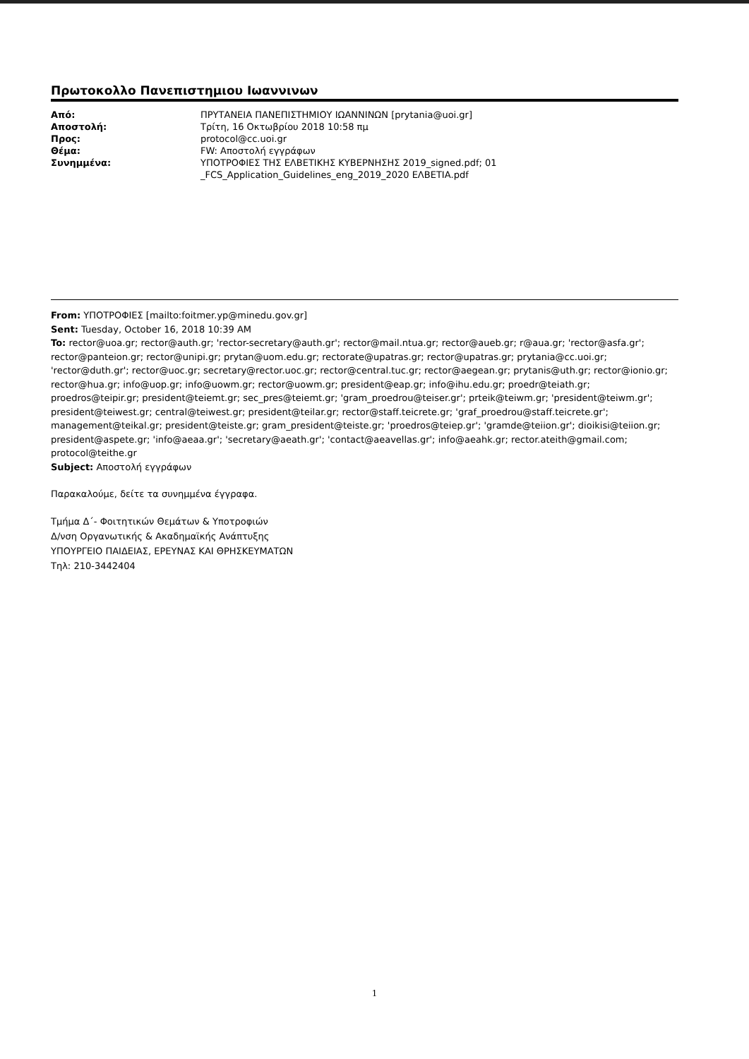Πρωτοκολλο Πανεπιστημιου Ιωαννινων
| Από: | ΠΡΥΤΑΝΕΙΑ ΠΑΝΕΠΙΣΤΗΜΙΟΥ ΙΩΑΝΝΙΝΩΝ [prytania@uoi.gr] |
| Αποστολή: | Τρίτη, 16 Οκτωβρίου 2018 10:58 πμ |
| Προς: | protocol@cc.uoi.gr |
| Θέμα: | FW: Αποστολή εγγράφων |
| Συνημμένα: | ΥΠΟΤΡΟΦΙΕΣ ΤΗΣ ΕΛΒΕΤΙΚΗΣ ΚΥΒΕΡΝΗΣΗΣ 2019_signed.pdf; 01 _FCS_Application_Guidelines_eng_2019_2020 ΕΛΒΕΤΙΑ.pdf |
From: ΥΠΟΤΡΟΦΙΕΣ [mailto:foitmer.yp@minedu.gov.gr]
Sent: Tuesday, October 16, 2018 10:39 AM
To: rector@uoa.gr; rector@auth.gr; 'rector-secretary@auth.gr'; rector@mail.ntua.gr; rector@aueb.gr; r@aua.gr; 'rector@asfa.gr'; rector@panteion.gr; rector@unipi.gr; prytan@uom.edu.gr; rectorate@upatras.gr; rector@upatras.gr; prytania@cc.uoi.gr; 'rector@duth.gr'; rector@uoc.gr; secretary@rector.uoc.gr; rector@central.tuc.gr; rector@aegean.gr; prytanis@uth.gr; rector@ionio.gr; rector@hua.gr; info@uop.gr; info@uowm.gr; rector@uowm.gr; president@eap.gr; info@ihu.edu.gr; proedr@teiath.gr; proedros@teipir.gr; president@teiemt.gr; sec_pres@teiemt.gr; 'gram_proedrou@teiser.gr'; prteik@teiwm.gr; 'president@teiwm.gr'; president@teiwest.gr; central@teiwest.gr; president@teilar.gr; rector@staff.teicrete.gr; 'graf_proedrou@staff.teicrete.gr'; management@teikal.gr; president@teiste.gr; gram_president@teiste.gr; 'proedros@teiep.gr'; 'gramde@teiion.gr'; dioikisi@teiion.gr; president@aspete.gr; 'info@aeaa.gr'; 'secretary@aeath.gr'; 'contact@aeavellas.gr'; info@aeahk.gr; rector.ateith@gmail.com; protocol@teithe.gr
Subject: Αποστολή εγγράφων
Παρακαλούμε, δείτε τα συνημμένα έγγραφα.
Τμήμα Δ΄- Φοιτητικών Θεμάτων & Υποτροφιών
Δ/νση Οργανωτικής & Ακαδημαϊκής Ανάπτυξης
ΥΠΟΥΡΓΕΙΟ ΠΑΙΔΕΙΑΣ, ΕΡΕΥΝΑΣ ΚΑΙ ΘΡΗΣΚΕΥΜΑΤΩΝ
Τηλ: 210-3442404
1